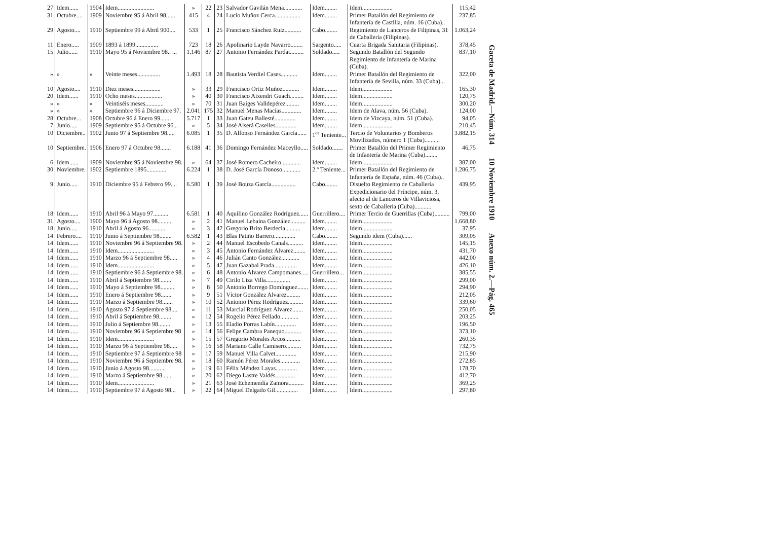| 27 | Idem...... | 1904 | Idem........................ | » | 22 | 23 | Salvador Gavilán Mena............ | Idem........ | Idem.................... | 115,42 |
| 31 | Octubre.... | 1909 | Noviembre 95 á Abril 98...... | 415 | 4 | 24 | Lucio Muñoz Cerca................. | Idem........ | Primer Batallón del Regimiento de Infantería de Castilla, núm. 16 (Cuba).. | 237,85 |
| 29 | Agosto.... | 1910 | Septiembre 99 á Abril 900.... | 533 | 1 | 25 | Francisco Sánchez Ruiz........... | Cabo........ | Regimiento de Lanceros de Filipinas, 31 de Caballería (Filipinas). | 1.063,24 |
| 11 | Enero..... | 1909 | 1893 á 1899............... | 723 | 18 | 26 | Apolinario Layde Navarro........ | Sargento..... | Cuarta Brigada Sanitaria (Filipinas). | 378,45 |
| 15 | Julio...... | 1910 | Mayo 95 á Noviembre 98.. ... | 1.146 | 87 | 27 | Antonio Fernández Pardat......... | Soldado..... | Segundo Batallón del Segundo Regimiento de Infantería de Marina (Cuba). | 837,10 |
| » | » | » | Veinte meses............... | 1.493 | 18 | 28 | Bautista Verdiel Cases........... | Idem........ | Primer Batallón del Regimiento de Infantería de Sevilla, núm. 33 (Cuba)... | 322,00 |
| 10 | Agosto.... | 1910 | Diez meses.................. | » | 33 | 29 | Francisco Ortiz Muñoz........... | Idem........ | Idem.................... | 165,30 |
| 20 | Idem...... | 1910 | Ocho meses.................. | » | 40 | 30 | Francisco Aixendri Guach......... | Idem........ | Idem.................... | 120,75 |
| » | » | » | Veintiséis meses............ | » | 70 | 31 | Juan Baiges Valldepérez......... | Idem........ | Idem.................... | 300,20 |
| » | » | » | Septiembre 96 á Diciembre 97. | 2.041 | 175 | 32 | Manuel Menas Macías............. | Idem........ | Idem de Alava, núm. 56 (Cuba). | 124,00 |
| 28 | Octubre... | 1908 | Octubre 96 á Enero 99....... | 5.717 | 1 | 33 | Juan Gateu Ballesté.............. | Idem........ | Idem de Vizcaya, núm. 51 (Cuba). | 94,05 |
| 7 | Junio..... | 1909 | Septiembre 95 á Octubre 96... | » | 5 | 34 | José Alserá Caselles.............. | Idem........ | Idem.................... | 210,45 |
| 10 | Diciembre.. | 1902 | Junio 97 á Septiembre 98..... | 6.085 | 1 | 35 | D. Alfonso Fernández García...... | 1<sup>er</sup> Teniente... | Tercio de Voluntarios y Bomberos Movilizados, número 1 (Cuba).......... | 3.882,15 |
| 10 | Septiembre. | 1906 | Enero 97 á Octubre 98....... | 6.188 | 41 | 36 | Domingo Fernández Maceyllo..... | Soldado....... | Primer Batallón del Primer Regimiento de Infantería de Marina (Cuba)........ | 46,75 |
| 6 | Idem...... | 1909 | Noviembre 95 á Noviembre 98. | » | 64 | 37 | José Romero Cacheiro............. | Idem........ | Idem.................... | 387,00 |
| 30 | Noviembre. | 1902 | Septiembre 1895............. | 6.224 | 1 | 38 | D. José García Donoso............ | 2.º Teniente... | Primer Batallón del Regimiento de Infantería de España, núm. 46 (Cuba).. | 1.286,75 |
| 9 | Junio..... | 1910 | Diciembre 95 á Febrero 99.... | 6.580 | 1 | 39 | José Bouza García................ | Cabo........ | Disuelto Regimiento de Caballería Expedicionario del Príncipe, núm. 3, afecto al de Lanceros de Villaviciosa, sexto de Caballería (Cuba)........... | 439,95 |
| 18 | Idem...... | 1910 | Abril 96 á Mayo 97.......... | 6.581 | 1 | 40 | Aquilino González Rodríguez...... | Guerrillero.... | Primer Tercio de Guerrillas (Cuba).......... | 799,00 |
| 31 | Agosto.... | 1900 | Mayo 96 á Agosto 98......... | » | 2 | 41 | Manuel Lebaina González.......... | Idem........ | Idem.................... | 1.668,80 |
| 18 | Junio..... | 1910 | Abril á Agosto 96........... | » | 3 | 42 | Gregorio Brito Berdecia.......... | Idem........ | Idem.................... | 37,95 |
| 14 | Febrero.... | 1910 | Junio á Septiembre 98........ | 6.582 | 1 | 43 | Blas Patiño Barrero.............. | Cabo........ | Segundo idem (Cuba)...... | 309,05 |
| 14 | Idem...... | 1910 | Noviembre 96 á Septiembre 98. | » | 2 | 44 | Manuel Escobedo Canals.......... | Idem........ | Idem.................... | 145,15 |
| 14 | Idem...... | 1910 | Idem........................ | » | 3 | 45 | Antonio Fernández Alvarez........ | Idem........ | Idem.................... | 431,70 |
| 14 | Idem...... | 1910 | Marzo 96 á Septiembre 98..... | » | 4 | 46 | Julián Canto González............ | Idem........ | Idem.................... | 442,00 |
| 14 | Idem...... | 1910 | Idem........................ | » | 5 | 47 | Juan Gazabal Prada............... | Idem........ | Idem.................... | 426,10 |
| 14 | Idem...... | 1910 | Septiembre 96 á Septiembre 98. | » | 6 | 48 | Antonio Alvarez Campomanes..... | Guerrillero... | Idem.................... | 385,55 |
| 14 | Idem...... | 1910 | Abril á Septiembre 98........ | » | 7 | 49 | Cirilo Liza Villa................ | Idem........ | Idem.................... | 299,00 |
| 14 | Idem...... | 1910 | Mayo á Septiembre 98......... | » | 8 | 50 | Antonio Borrego Domínguez....... | Idem........ | Idem.................... | 294,90 |
| 14 | Idem...... | 1910 | Enero á Septiembre 98....... | » | 9 | 51 | Víctor González Alvarez......... | Idem........ | Idem.................... | 212,05 |
| 14 | Idem...... | 1910 | Marzo á Septiembre 98....... | » | 10 | 52 | Antonio Pérez Rodríguez.......... | Idem........ | Idem.................... | 339,60 |
| 14 | Idem...... | 1910 | Agosto 97 á Septiembre 98.... | » | 11 | 53 | Marcial Rodríguez Alvarez....... | Idem........ | Idem.................... | 250,05 |
| 14 | Idem...... | 1910 | Abril á Septiembre 98........ | » | 12 | 54 | Rogelio Pérez Fellado............ | Idem........ | Idem.................... | 203,25 |
| 14 | Idem...... | 1910 | Julio á Septiembre 98........ | » | 13 | 55 | Eladio Porras Labín.............. | Idem........ | Idem.................... | 196,50 |
| 14 | Idem...... | 1910 | Noviembre 96 á Septiembre 98 | » | 14 | 56 | Felipe Cambra Panequo........... | Idem........ | Idem.................... | 373,10 |
| 14 | Idem...... | 1910 | Idem........................ | » | 15 | 57 | Gregorio Morales Arcos.......... | Idem........ | Idem.................... | 260,35 |
| 14 | Idem...... | 1910 | Marzo 96 á Septiembre 98..... | » | 16 | 58 | Mariano Calle Camisero.......... | Idem........ | Idem.................... | 732,75 |
| 14 | Idem...... | 1910 | Septiembre 97 á Septiembre 98 | » | 17 | 59 | Manuel Villa Calvet.............. | Idem........ | Idem.................... | 215,90 |
| 14 | Idem...... | 1910 | Noviembre 96 á Septiembre 98. | » | 18 | 60 | Ramón Pérez Morales............. | Idem........ | Idem.................... | 272,85 |
| 14 | Idem...... | 1910 | Junio á Agosto 98........... | » | 19 | 61 | Félix Méndez Layas.............. | Idem........ | Idem.................... | 178,70 |
| 14 | Idem...... | 1910 | Marzo á Septiembre 98....... | » | 20 | 62 | Diego Lastre Valdés............. | Idem........ | Idem.................... | 412,70 |
| 14 | Idem...... | 1910 | Idem........................ | » | 21 | 63 | José Echemendía Zamora.......... | Idem........ | Idem.................... | 369,25 |
| 14 | Idem...... | 1910 | Septiembre 97 á Agosto 98... | » | 22 | 64 | Miguel Delgado Gil............... | Idem........ | Idem.................... | 297,80 |
Gaceta de Madrid.—Núm. 314 10 Noviembre 1910 Anexo núm. 2.—Pág. 465